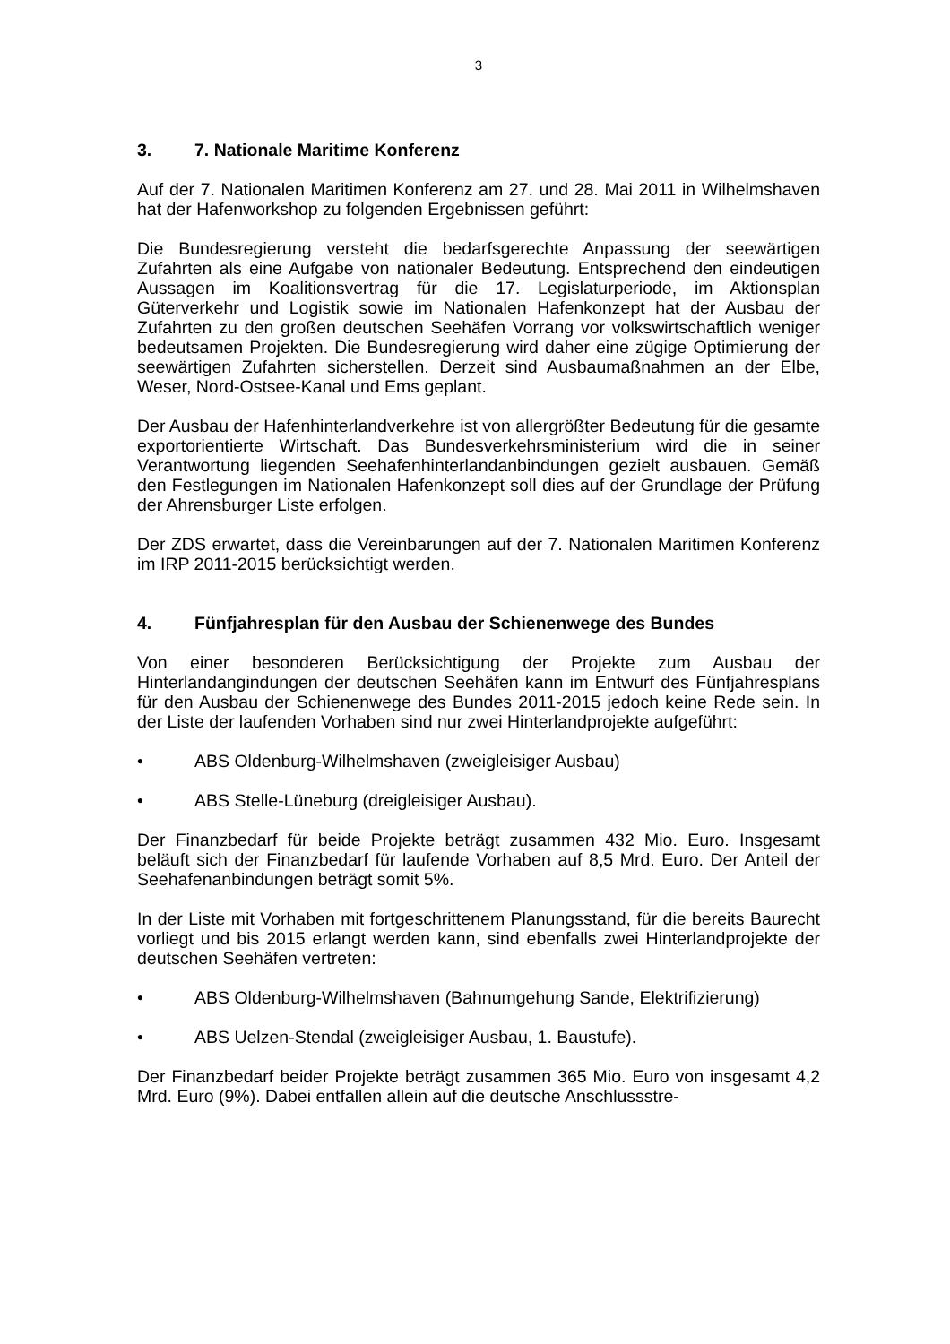3
3. 7. Nationale Maritime Konferenz
Auf der 7. Nationalen Maritimen Konferenz am 27. und 28. Mai 2011 in Wilhelmshaven hat der Hafenworkshop zu folgenden Ergebnissen geführt:
Die Bundesregierung versteht die bedarfsgerechte Anpassung der seewärtigen Zufahrten als eine Aufgabe von nationaler Bedeutung. Entsprechend den eindeutigen Aussagen im Koalitionsvertrag für die 17. Legislaturperiode, im Aktionsplan Güterverkehr und Logistik sowie im Nationalen Hafenkonzept hat der Ausbau der Zufahrten zu den großen deutschen Seehäfen Vorrang vor volkswirtschaftlich weniger bedeutsamen Projekten. Die Bundesregierung wird daher eine zügige Optimierung der seewärtigen Zufahrten sicherstellen. Derzeit sind Ausbaumaßnahmen an der Elbe, Weser, Nord-Ostsee-Kanal und Ems geplant.
Der Ausbau der Hafenhinterlandverkehre ist von allergrößter Bedeutung für die gesamte exportorientierte Wirtschaft. Das Bundesverkehrsministerium wird die in seiner Verantwortung liegenden Seehafenhinterlandanbindungen gezielt ausbauen. Gemäß den Festlegungen im Nationalen Hafenkonzept soll dies auf der Grundlage der Prüfung der Ahrensburger Liste erfolgen.
Der ZDS erwartet, dass die Vereinbarungen auf der 7. Nationalen Maritimen Konferenz im IRP 2011-2015 berücksichtigt werden.
4. Fünfjahresplan für den Ausbau der Schienenwege des Bundes
Von einer besonderen Berücksichtigung der Projekte zum Ausbau der Hinterlandangindungen der deutschen Seehäfen kann im Entwurf des Fünfjahresplans für den Ausbau der Schienenwege des Bundes 2011-2015 jedoch keine Rede sein. In der Liste der laufenden Vorhaben sind nur zwei Hinterlandprojekte aufgeführt:
• ABS Oldenburg-Wilhelmshaven (zweigleisiger Ausbau)
• ABS Stelle-Lüneburg (dreigleisiger Ausbau).
Der Finanzbedarf für beide Projekte beträgt zusammen 432 Mio. Euro. Insgesamt beläuft sich der Finanzbedarf für laufende Vorhaben auf 8,5 Mrd. Euro. Der Anteil der Seehafenanbindungen beträgt somit 5%.
In der Liste mit Vorhaben mit fortgeschrittenem Planungsstand, für die bereits Baurecht vorliegt und bis 2015 erlangt werden kann, sind ebenfalls zwei Hinterlandprojekte der deutschen Seehäfen vertreten:
• ABS Oldenburg-Wilhelmshaven (Bahnumgehung Sande, Elektrifizierung)
• ABS Uelzen-Stendal (zweigleisiger Ausbau, 1. Baustufe).
Der Finanzbedarf beider Projekte beträgt zusammen 365 Mio. Euro von insgesamt 4,2 Mrd. Euro (9%). Dabei entfallen allein auf die deutsche Anschlussstre-